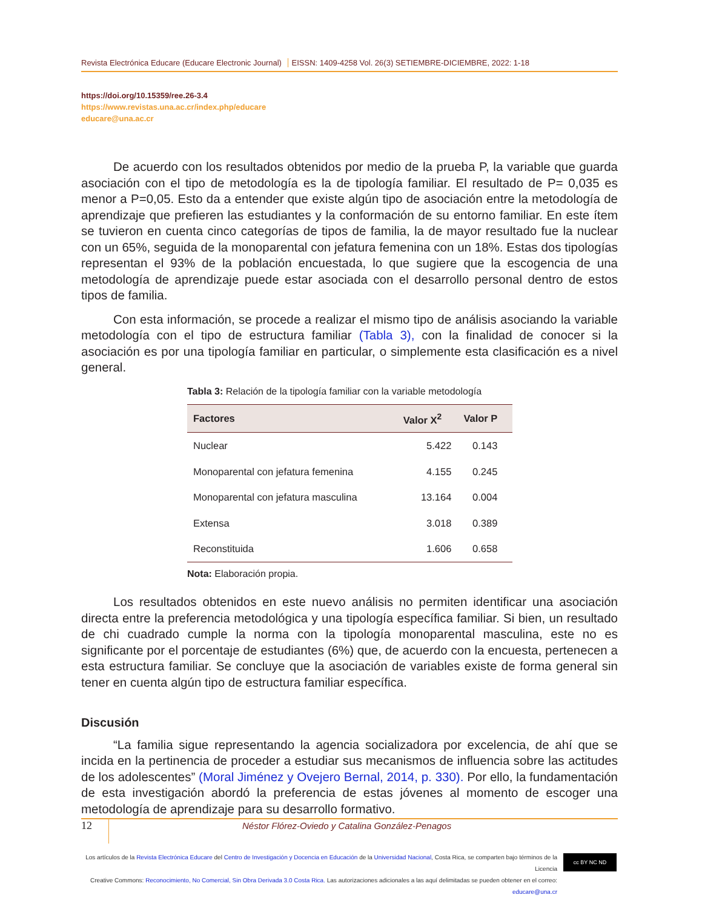Revista Electrónica Educare (Educare Electronic Journal) EISSN: 1409-4258 Vol. 26(3) SETIEMBRE-DICIEMBRE, 2022: 1-18
https://doi.org/10.15359/ree.26-3.4
https://www.revistas.una.ac.cr/index.php/educare
educare@una.ac.cr
De acuerdo con los resultados obtenidos por medio de la prueba P, la variable que guarda asociación con el tipo de metodología es la de tipología familiar. El resultado de P= 0,035 es menor a P=0,05. Esto da a entender que existe algún tipo de asociación entre la metodología de aprendizaje que prefieren las estudiantes y la conformación de su entorno familiar. En este ítem se tuvieron en cuenta cinco categorías de tipos de familia, la de mayor resultado fue la nuclear con un 65%, seguida de la monoparental con jefatura femenina con un 18%. Estas dos tipologías representan el 93% de la población encuestada, lo que sugiere que la escogencia de una metodología de aprendizaje puede estar asociada con el desarrollo personal dentro de estos tipos de familia.
Con esta información, se procede a realizar el mismo tipo de análisis asociando la variable metodología con el tipo de estructura familiar (Tabla 3), con la finalidad de conocer si la asociación es por una tipología familiar en particular, o simplemente esta clasificación es a nivel general.
Tabla 3: Relación de la tipología familiar con la variable metodología
| Factores | Valor X<sup>2</sup> | Valor P |
| --- | --- | --- |
| Nuclear | 5.422 | 0.143 |
| Monoparental con jefatura femenina | 4.155 | 0.245 |
| Monoparental con jefatura masculina | 13.164 | 0.004 |
| Extensa | 3.018 | 0.389 |
| Reconstituida | 1.606 | 0.658 |
Nota: Elaboración propia.
Los resultados obtenidos en este nuevo análisis no permiten identificar una asociación directa entre la preferencia metodológica y una tipología específica familiar. Si bien, un resultado de chi cuadrado cumple la norma con la tipología monoparental masculina, este no es significante por el porcentaje de estudiantes (6%) que, de acuerdo con la encuesta, pertenecen a esta estructura familiar. Se concluye que la asociación de variables existe de forma general sin tener en cuenta algún tipo de estructura familiar específica.
Discusión
“La familia sigue representando la agencia socializadora por excelencia, de ahí que se incida en la pertinencia de proceder a estudiar sus mecanismos de influencia sobre las actitudes de los adolescentes” (Moral Jiménez y Ovejero Bernal, 2014, p. 330). Por ello, la fundamentación de esta investigación abordó la preferencia de estas jóvenes al momento de escoger una metodología de aprendizaje para su desarrollo formativo.
12 Néstor Flórez-Oviedo y Catalina González-Penagos
Los artículos de la Revista Electrónica Educare del Centro de Investigación y Docencia en Educación de la Universidad Nacional, Costa Rica, se comparten bajo términos de la Licencia
Creative Commons: Reconocimiento, No Comercial, Sin Obra Derivada 3.0 Costa Rica. Las autorizaciones adicionales a las aquí delimitadas se pueden obtener en el correo: educare@una.cr
cc BY NC ND